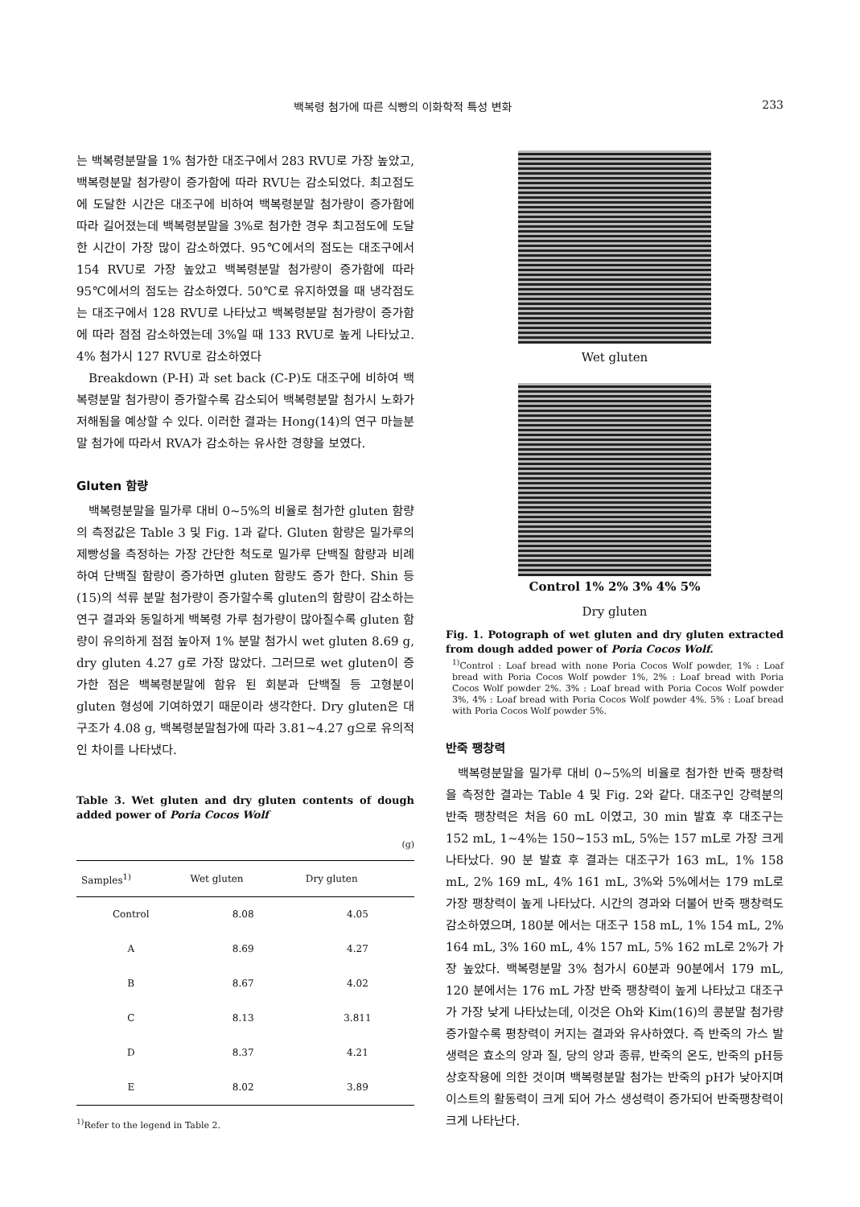백복령 첨가에 따른 식빵의 이화학적 특성 변화 233
는 백복령분말을 1% 첨가한 대조구에서 283 RVU로 가장 높았고, 백복령분말 첨가량이 증가함에 따라 RVU는 감소되었다. 최고점도에 도달한 시간은 대조구에 비하여 백복령분말 첨가량이 증가함에 따라 길어졌는데 백복령분말을 3%로 첨가한 경우 최고점도에 도달한 시간이 가장 많이 감소하였다. 95℃에서의 점도는 대조구에서 154 RVU로 가장 높았고 백복령분말 첨가량이 증가함에 따라 95℃에서의 점도는 감소하였다. 50℃로 유지하였을 때 냉각점도는 대조구에서 128 RVU로 나타났고 백복령분말 첨가량이 증가함에 따라 점점 감소하였는데 3%일 때 133 RVU로 높게 나타났고. 4% 첨가시 127 RVU로 감소하였다
Breakdown (P-H) 과 set back (C-P)도 대조구에 비하여 백복령분말 첨가량이 증가할수록 감소되어 백복령분말 첨가시 노화가 저해됨을 예상할 수 있다. 이러한 결과는 Hong(14)의 연구 마늘분말 첨가에 따라서 RVA가 감소하는 유사한 경향을 보였다.
Gluten 함량
백복령분말을 밀가루 대비 0~5%의 비율로 첨가한 gluten 함량의 측정값은 Table 3 및 Fig. 1과 같다. Gluten 함량은 밀가루의 제빵성을 측정하는 가장 간단한 척도로 밀가루 단백질 함량과 비례하여 단백질 함량이 증가하면 gluten 함량도 증가 한다. Shin 등(15)의 석류 분말 첨가량이 증가할수록 gluten의 함량이 감소하는 연구 결과와 동일하게 백복령 가루 첨가량이 많아질수록 gluten 함량이 유의하게 점점 높아져 1% 분말 첨가시 wet gluten 8.69 g, dry gluten 4.27 g로 가장 많았다. 그러므로 wet gluten이 증가한 점은 백복령분말에 함유 된 회분과 단백질 등 고형분이 gluten 형성에 기여하였기 때문이라 생각한다. Dry gluten은 대구조가 4.08 g, 백복령분말첨가에 따라 3.81~4.27 g으로 유의적인 차이를 나타냈다.
Table 3. Wet gluten and dry gluten contents of dough added power of Poria Cocos Wolf
(g)
| Samples<sup>1)</sup> | Wet gluten | Dry gluten |
| --- | --- | --- |
| Control | 8.08 | 4.05 |
| A | 8.69 | 4.27 |
| B | 8.67 | 4.02 |
| C | 8.13 | 3.811 |
| D | 8.37 | 4.21 |
| E | 8.02 | 3.89 |
<sup>1)</sup> Refer to the legend in Table 2.
Wet gluten
Control 1% 2% 3% 4% 5%
Dry gluten
Fig. 1. Potograph of wet gluten and dry gluten extracted from dough added power of Poria Cocos Wolf.
<sup>1)</sup> Control : Loaf bread with none Poria Cocos Wolf powder, 1% : Loaf bread with Poria Cocos Wolf powder 1%, 2% : Loaf bread with Poria Cocos Wolf powder 2%. 3% : Loaf bread with Poria Cocos Wolf powder 3%, 4% : Loaf bread with Poria Cocos Wolf powder 4%. 5% : Loaf bread with Poria Cocos Wolf powder 5%.
반죽 팽창력
백복령분말을 밀가루 대비 0~5%의 비율로 첨가한 반죽 팽창력을 측정한 결과는 Table 4 및 Fig. 2와 같다. 대조구인 강력분의 반죽 팽창력은 처음 60 mL 이였고, 30 min 발효 후 대조구는 152 mL, 1~4%는 150~153 mL, 5%는 157 mL로 가장 크게 나타났다. 90 분 발효 후 결과는 대조구가 163 mL, 1% 158 mL, 2% 169 mL, 4% 161 mL, 3%와 5%에서는 179 mL로 가장 팽창력이 높게 나타났다. 시간의 경과와 더불어 반죽 팽창력도 감소하였으며, 180분 에서는 대조구 158 mL, 1% 154 mL, 2% 164 mL, 3% 160 mL, 4% 157 mL, 5% 162 mL로 2%가 가장 높았다. 백복령분말 3% 첨가시 60분과 90분에서 179 mL, 120 분에서는 176 mL 가장 반죽 팽창력이 높게 나타났고 대조구가 가장 낮게 나타났는데, 이것은 Oh와 Kim(16)의 콩분말 첨가량 증가할수록 평창력이 커지는 결과와 유사하였다. 즉 반죽의 가스 발생력은 효소의 양과 질, 당의 양과 종류, 반죽의 온도, 반죽의 pH등 상호작용에 의한 것이며 백복령분말 첨가는 반죽의 pH가 낮아지며 이스트의 활동력이 크게 되어 가스 생성력이 증가되어 반죽팽창력이 크게 나타난다.